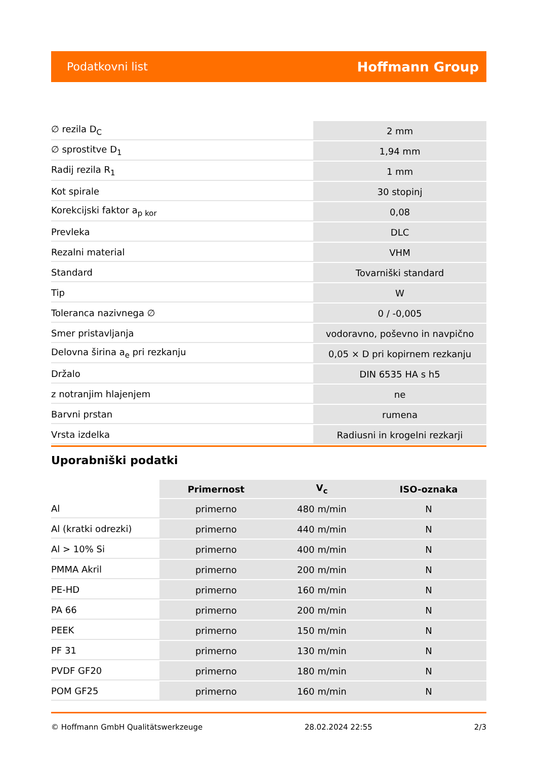Podatkovni list Hoffmann Group
| ∅ rezila D<sub>C</sub> | 2 mm |
| ∅ sprostitve D<sub>1</sub> | 1,94 mm |
| Radij rezila R<sub>1</sub> | 1 mm |
| Kot spirale | 30 stopinj |
| Korekcijski faktor a<sub>p kor</sub> | 0,08 |
| Prevleka | DLC |
| Rezalni material | VHM |
| Standard | Tovarniški standard |
| Tip | W |
| Toleranca nazivnega ∅ | 0 / -0,005 |
| Smer pristavljanja | vodoravno, poševno in navpično |
| Delovna širina a<sub>e</sub> pri rezkanju | 0,05 × D pri kopirnem rezkanju |
| Držalo | DIN 6535 HA s h5 |
| z notranjim hlajenjem | ne |
| Barvni prstan | rumena |
| Vrsta izdelka | Radiusni in krogelni rezkarji |
Uporabniški podatki
| | Primernost | V<sub>c</sub> | ISO-oznaka |
| --- | --- | --- | --- |
| Al | primerno | 480 m/min | N |
| Al (kratki odrezki) | primerno | 440 m/min | N |
| Al > 10% Si | primerno | 400 m/min | N |
| PMMA Akril | primerno | 200 m/min | N |
| PE-HD | primerno | 160 m/min | N |
| PA 66 | primerno | 200 m/min | N |
| PEEK | primerno | 150 m/min | N |
| PF 31 | primerno | 130 m/min | N |
| PVDF GF20 | primerno | 180 m/min | N |
| POM GF25 | primerno | 160 m/min | N |
© Hoffmann GmbH Qualitätswerkzeuge 28.02.2024 22:55 2/3